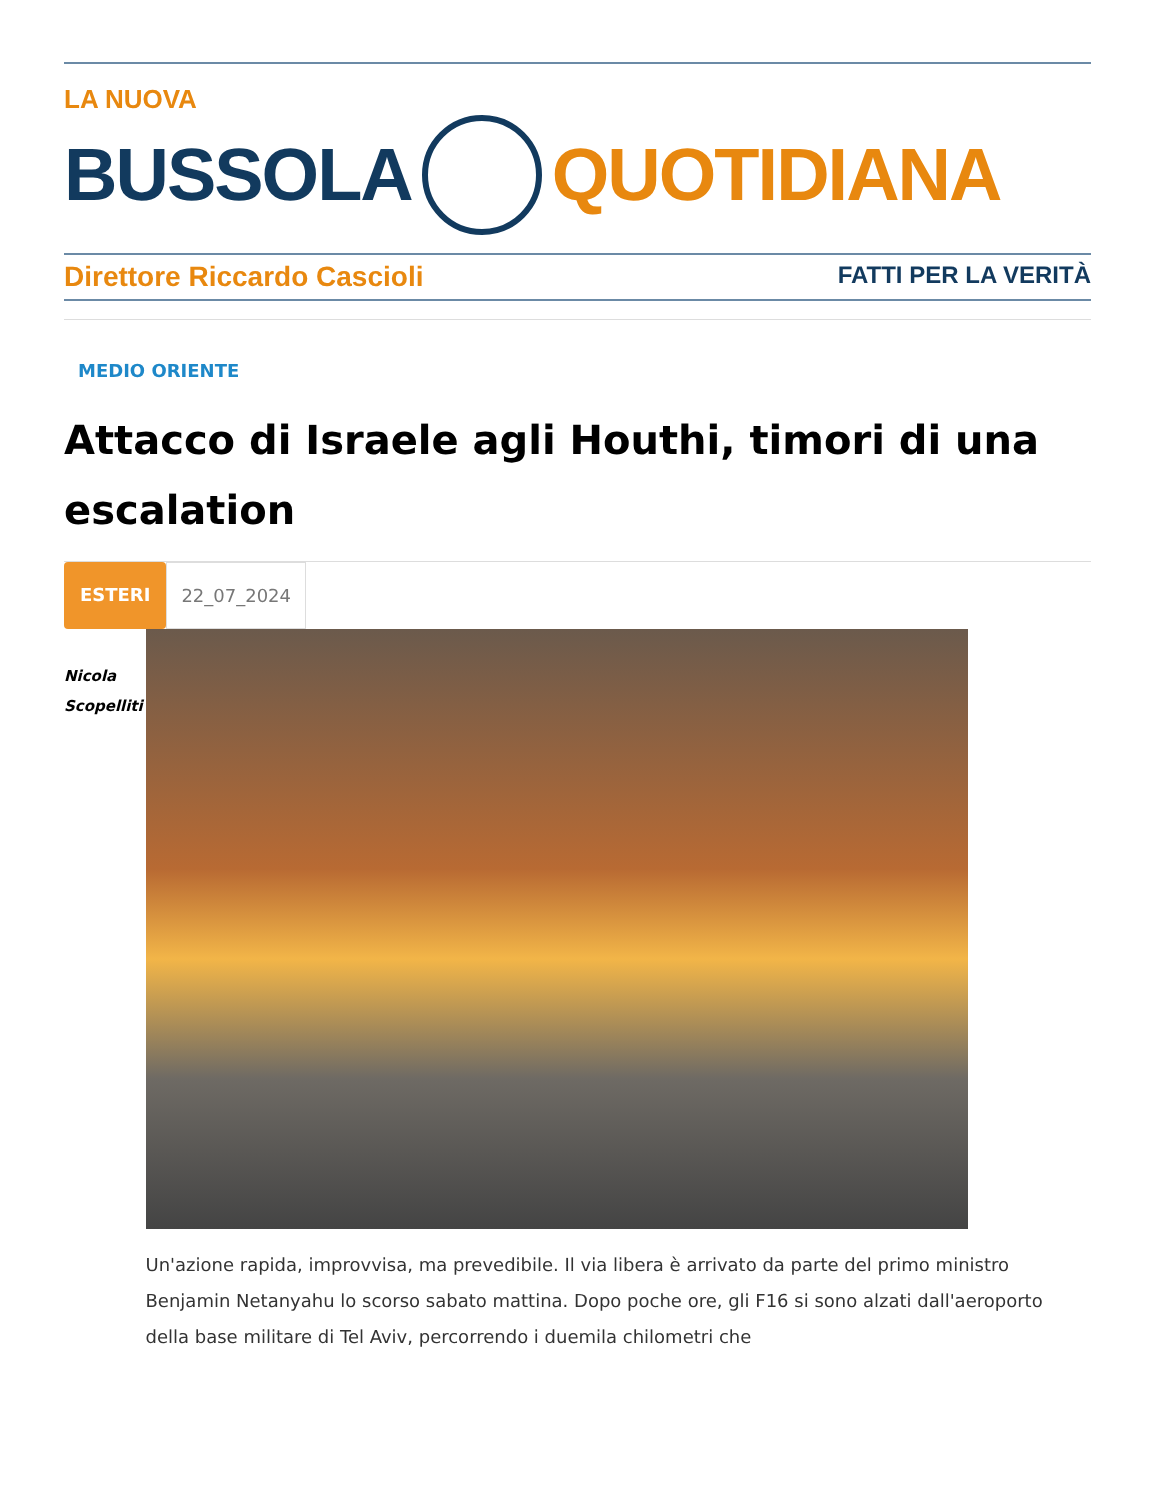LA NUOVA
BUSSOLA QUOTIDIANA
Direttore Riccardo Cascioli FATTI PER LA VERITÀ
MEDIO ORIENTE
Attacco di Israele agli Houthi, timori di una escalation
ESTERI 22_07_2024
Nicola
Scopelliti
Un'azione rapida, improvvisa, ma prevedibile. Il via libera è arrivato da parte del primo ministro Benjamin Netanyahu lo scorso sabato mattina. Dopo poche ore, gli F16 si sono alzati dall'aeroporto della base militare di Tel Aviv, percorrendo i duemila chilometri che